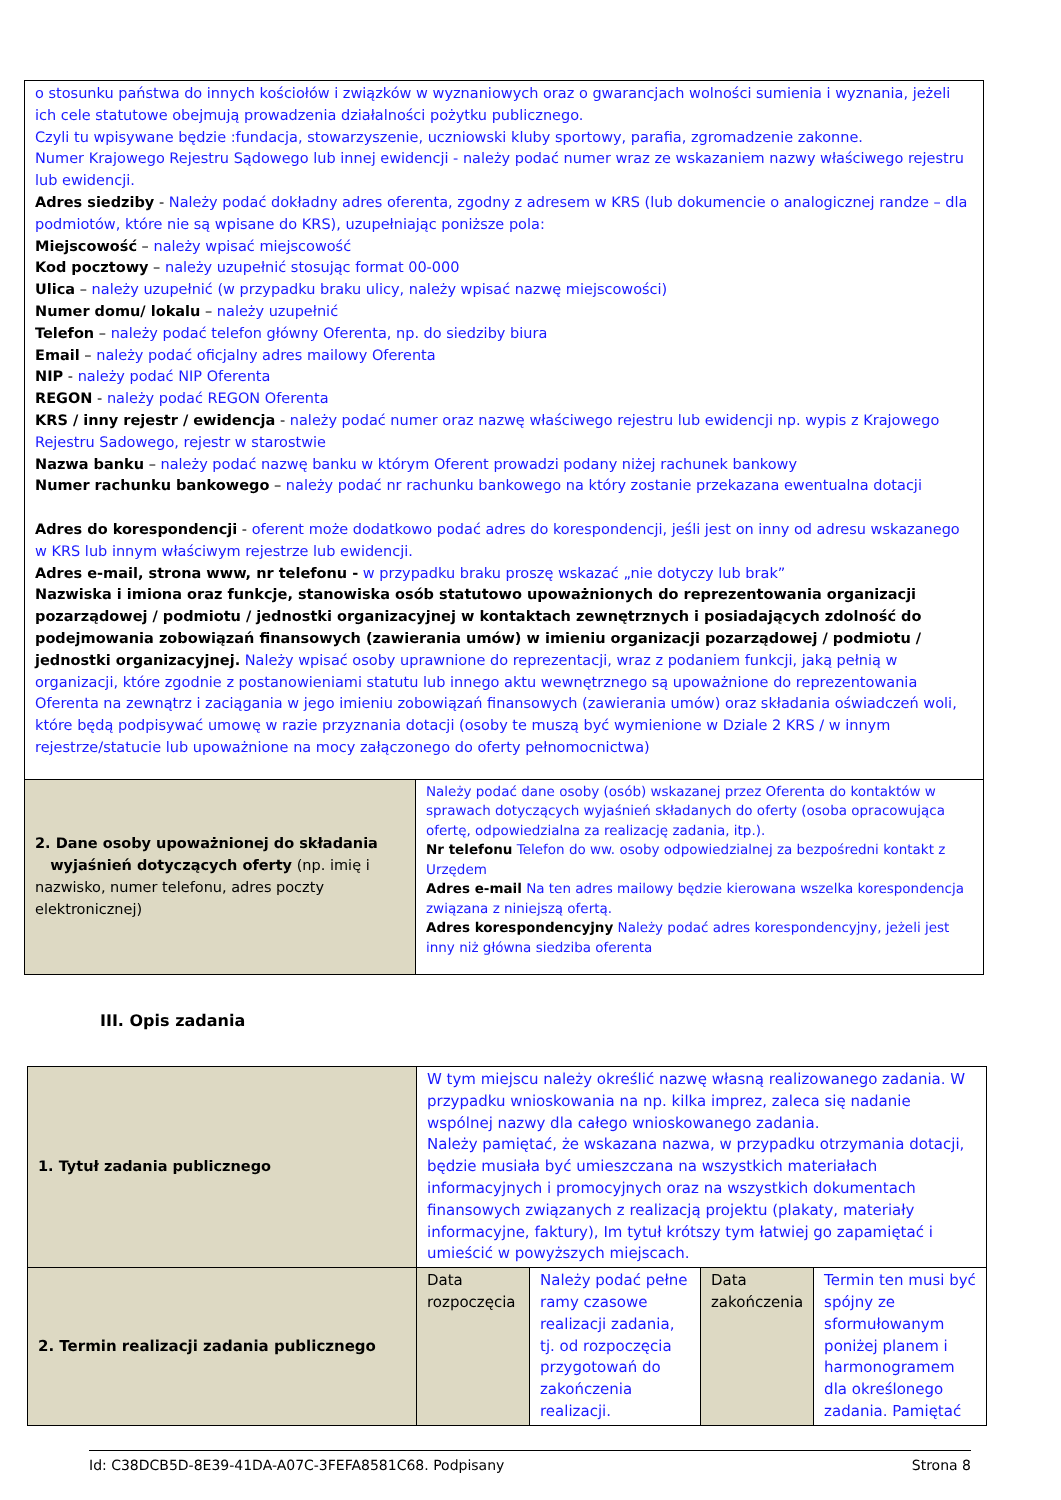| o stosunku państwa do innych kościołów i związków w wyznaniowych oraz o gwarancjach wolności sumienia i wyznania, jeżeli ich cele statutowe obejmują prowadzenia działalności pożytku publicznego. Czyli tu wpisywane będzie :fundacja, stowarzyszenie, uczniowski kluby sportowy, parafia, zgromadzenie zakonne. Numer Krajowego Rejestru Sądowego lub innej ewidencji - należy podać numer wraz ze wskazaniem nazwy właściwego rejestru lub ewidencji. Adres siedziby - Należy podać dokładny adres oferenta, zgodny z adresem w KRS (lub dokumencie o analogicznej randze – dla podmiotów, które nie są wpisane do KRS), uzupełniając poniższe pola: Miejscowość – należy wpisać miejscowość Kod pocztowy – należy uzupełnić stosując format 00-000 Ulica – należy uzupełnić (w przypadku braku ulicy, należy wpisać nazwę miejscowości) Numer domu/ lokalu – należy uzupełnić Telefon – należy podać telefon główny Oferenta, np. do siedziby biura Email – należy podać oficjalny adres mailowy Oferenta NIP - należy podać NIP Oferenta REGON - należy podać REGON Oferenta KRS / inny rejestr / ewidencja - należy podać numer oraz nazwę właściwego rejestru lub ewidencji np. wypis z Krajowego Rejestru Sadowego, rejestr w starostwie Nazwa banku – należy podać nazwę banku w którym Oferent prowadzi podany niżej rachunek bankowy Numer rachunku bankowego – należy podać nr rachunku bankowego na który zostanie przekazana ewentualna dotacji Adres do korespondencji - oferent może dodatkowo podać adres do korespondencji, jeśli jest on inny od adresu wskazanego w KRS lub innym właściwym rejestrze lub ewidencji. Adres e-mail, strona www, nr telefonu - w przypadku braku proszę wskazać „nie dotyczy lub brak” Nazwiska i imiona oraz funkcje, stanowiska osób statutowo upoważnionych do reprezentowania organizacji pozarządowej / podmiotu / jednostki organizacyjnej w kontaktach zewnętrznych i posiadających zdolność do podejmowania zobowiązań finansowych (zawierania umów) w imieniu organizacji pozarządowej / podmiotu / jednostki organizacyjnej. Należy wpisać osoby uprawnione do reprezentacji, wraz z podaniem funkcji, jaką pełnią w organizacji, które zgodnie z postanowieniami statutu lub innego aktu wewnętrznego są upoważnione do reprezentowania Oferenta na zewnątrz i zaciągania w jego imieniu zobowiązań finansowych (zawierania umów) oraz składania oświadczeń woli, które będą podpisywać umowę w razie przyznania dotacji (osoby te muszą być wymienione w Dziale 2 KRS / w innym rejestrze/statucie lub upoważnione na mocy załączonego do oferty pełnomocnictwa) | |
| 2. Dane osoby upoważnionej do składania wyjaśnień dotyczących oferty (np. imię i nazwisko, numer telefonu, adres poczty elektronicznej) | Należy podać dane osoby (osób) wskazanej przez Oferenta do kontaktów w sprawach dotyczących wyjaśnień składanych do oferty (osoba opracowująca ofertę, odpowiedzialna za realizację zadania, itp.). Nr telefonu Telefon do ww. osoby odpowiedzialnej za bezpośredni kontakt z Urzędem Adres e-mail Na ten adres mailowy będzie kierowana wszelka korespondencja związana z niniejszą ofertą. Adres korespondencyjny Należy podać adres korespondencyjny, jeżeli jest inny niż główna siedziba oferenta |
III. Opis zadania
| 1. Tytuł zadania publicznego | W tym miejscu należy określić nazwę własną realizowanego zadania. W przypadku wnioskowania na np. kilka imprez, zaleca się nadanie wspólnej nazwy dla całego wnioskowanego zadania. Należy pamiętać, że wskazana nazwa, w przypadku otrzymania dotacji, będzie musiała być umieszczana na wszystkich materiałach informacyjnych i promocyjnych oraz na wszystkich dokumentach finansowych związanych z realizacją projektu (plakaty, materiały informacyjne, faktury), Im tytuł krótszy tym łatwiej go zapamiętać i umieścić w powyższych miejscach. | | | |
| 2. Termin realizacji zadania publicznego | Data rozpoczęcia | Należy podać pełne ramy czasowe realizacji zadania, tj. od rozpoczęcia przygotowań do zakończenia realizacji. | Data zakończenia | Termin ten musi być spójny ze sformułowanym poniżej planem i harmonogramem dla określonego zadania. Pamiętać |
Id: C38DCB5D-8E39-41DA-A07C-3FEFA8581C68. Podpisany Strona 8